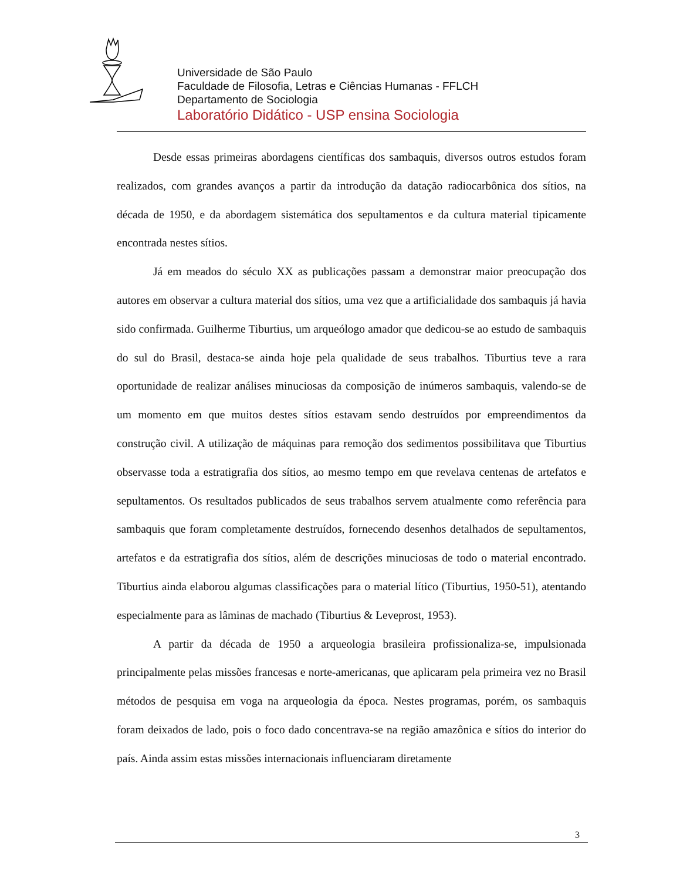Universidade de São Paulo
Faculdade de Filosofia, Letras e Ciências Humanas - FFLCH
Departamento de Sociologia
Laboratório Didático - USP ensina Sociologia
Desde essas primeiras abordagens científicas dos sambaquis, diversos outros estudos foram realizados, com grandes avanços a partir da introdução da datação radiocarbônica dos sítios, na década de 1950, e da abordagem sistemática dos sepultamentos e da cultura material tipicamente encontrada nestes sítios.
Já em meados do século XX as publicações passam a demonstrar maior preocupação dos autores em observar a cultura material dos sítios, uma vez que a artificialidade dos sambaquis já havia sido confirmada. Guilherme Tiburtius, um arqueólogo amador que dedicou-se ao estudo de sambaquis do sul do Brasil, destaca-se ainda hoje pela qualidade de seus trabalhos. Tiburtius teve a rara oportunidade de realizar análises minuciosas da composição de inúmeros sambaquis, valendo-se de um momento em que muitos destes sítios estavam sendo destruídos por empreendimentos da construção civil. A utilização de máquinas para remoção dos sedimentos possibilitava que Tiburtius observasse toda a estratigrafia dos sítios, ao mesmo tempo em que revelava centenas de artefatos e sepultamentos. Os resultados publicados de seus trabalhos servem atualmente como referência para sambaquis que foram completamente destruídos, fornecendo desenhos detalhados de sepultamentos, artefatos e da estratigrafia dos sítios, além de descrições minuciosas de todo o material encontrado. Tiburtius ainda elaborou algumas classificações para o material lítico (Tiburtius, 1950-51), atentando especialmente para as lâminas de machado (Tiburtius & Leveprost, 1953).
A partir da década de 1950 a arqueologia brasileira profissionaliza-se, impulsionada principalmente pelas missões francesas e norte-americanas, que aplicaram pela primeira vez no Brasil métodos de pesquisa em voga na arqueologia da época. Nestes programas, porém, os sambaquis foram deixados de lado, pois o foco dado concentrava-se na região amazônica e sítios do interior do país. Ainda assim estas missões internacionais influenciaram diretamente
3